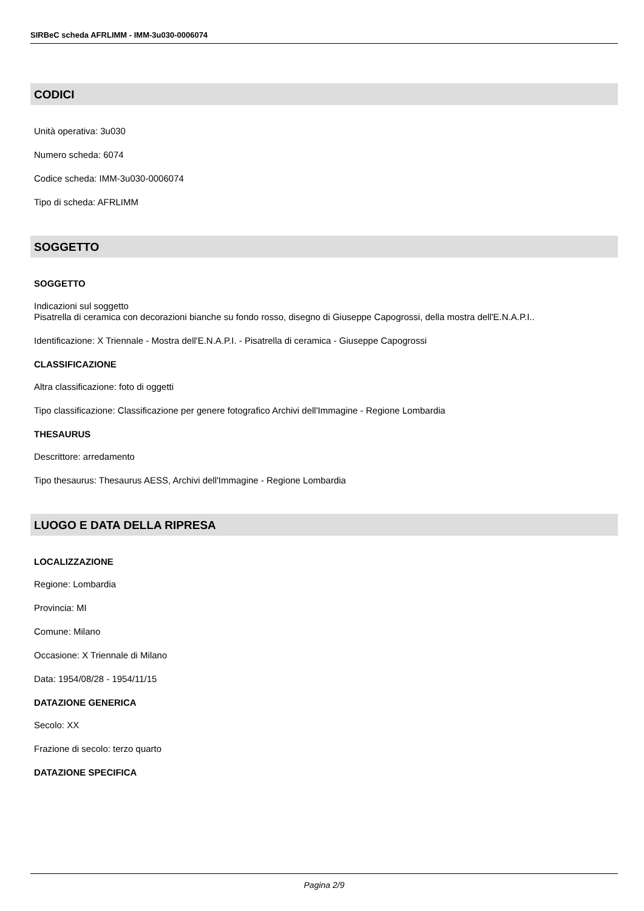SIRBeC scheda AFRLIMM - IMM-3u030-0006074
CODICI
Unità operativa: 3u030
Numero scheda: 6074
Codice scheda: IMM-3u030-0006074
Tipo di scheda: AFRLIMM
SOGGETTO
SOGGETTO
Indicazioni sul soggetto
Pisatrella di ceramica con decorazioni bianche su fondo rosso, disegno di Giuseppe Capogrossi, della mostra dell'E.N.A.P.I..
Identificazione: X Triennale - Mostra dell'E.N.A.P.I. - Pisatrella di ceramica - Giuseppe Capogrossi
CLASSIFICAZIONE
Altra classificazione: foto di oggetti
Tipo classificazione: Classificazione per genere fotografico Archivi dell'Immagine - Regione Lombardia
THESAURUS
Descrittore: arredamento
Tipo thesaurus: Thesaurus AESS, Archivi dell'Immagine - Regione Lombardia
LUOGO E DATA DELLA RIPRESA
LOCALIZZAZIONE
Regione: Lombardia
Provincia: MI
Comune: Milano
Occasione: X Triennale di Milano
Data: 1954/08/28 - 1954/11/15
DATAZIONE GENERICA
Secolo: XX
Frazione di secolo: terzo quarto
DATAZIONE SPECIFICA
Pagina 2/9